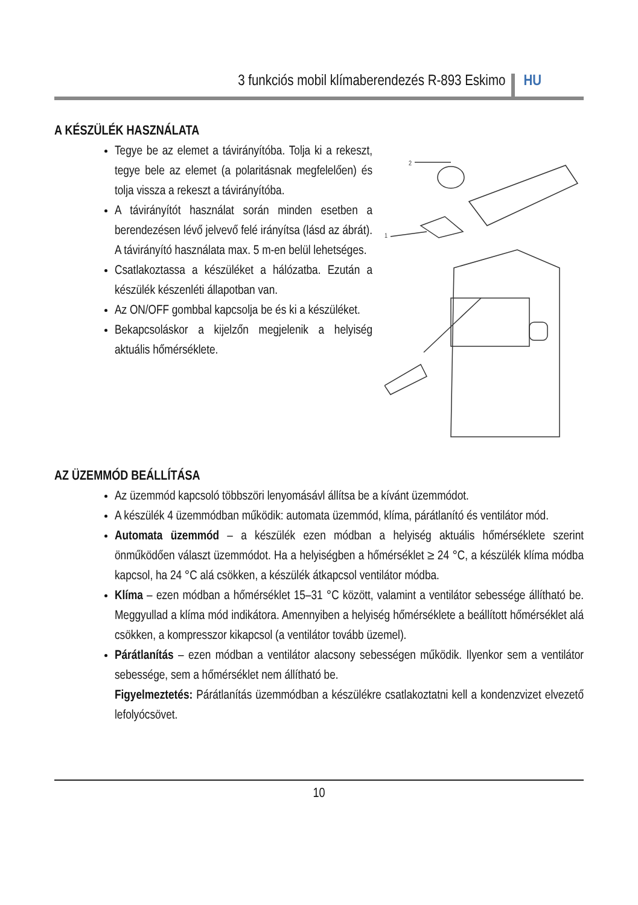3 funkciós mobil klímaberendezés R-893 Eskimo HU
A KÉSZÜLÉK HASZNÁLATA
Tegye be az elemet a távirányítóba. Tolja ki a rekeszt, tegye bele az elemet (a polaritásnak megfelelően) és tolja vissza a rekeszt a távirányítóba.
A távirányítót használat során minden esetben a berendezésen lévő jelvevő felé irányítsa (lásd az ábrát). A távirányító használata max. 5 m-en belül lehetséges.
Csatlakoztassa a készüléket a hálózatba. Ezután a készülék készenléti állapotban van.
Az ON/OFF gombbal kapcsolja be és ki a készüléket.
Bekapcsoláskor a kijelzőn megjelenik a helyiség aktuális hőmérséklete.
2
1
AZ ÜZEMMÓD BEÁLLÍTÁSA
Az üzemmód kapcsoló többszöri lenyomásávl állítsa be a kívánt üzemmódot.
A készülék 4 üzemmódban működik: automata üzemmód, klíma, párátlanító és ventilátor mód.
Automata üzemmód – a készülék ezen módban a helyiség aktuális hőmérséklete szerint önműködően választ üzemmódot. Ha a helyiségben a hőmérséklet ≥ 24 °C, a készülék klíma módba kapcsol, ha 24 °C alá csökken, a készülék átkapcsol ventilátor módba.
Klíma – ezen módban a hőmérséklet 15–31 °C között, valamint a ventilátor sebessége állítható be. Meggyullad a klíma mód indikátora. Amennyiben a helyiség hőmérséklete a beállított hőmérséklet alá csökken, a kompresszor kikapcsol (a ventilátor tovább üzemel).
Párátlanítás – ezen módban a ventilátor alacsony sebességen működik. Ilyenkor sem a ventilátor sebessége, sem a hőmérséklet nem állítható be.
Figyelmeztetés: Párátlanítás üzemmódban a készülékre csatlakoztatni kell a kondenzvizet elvezető lefolyócsövet.
10